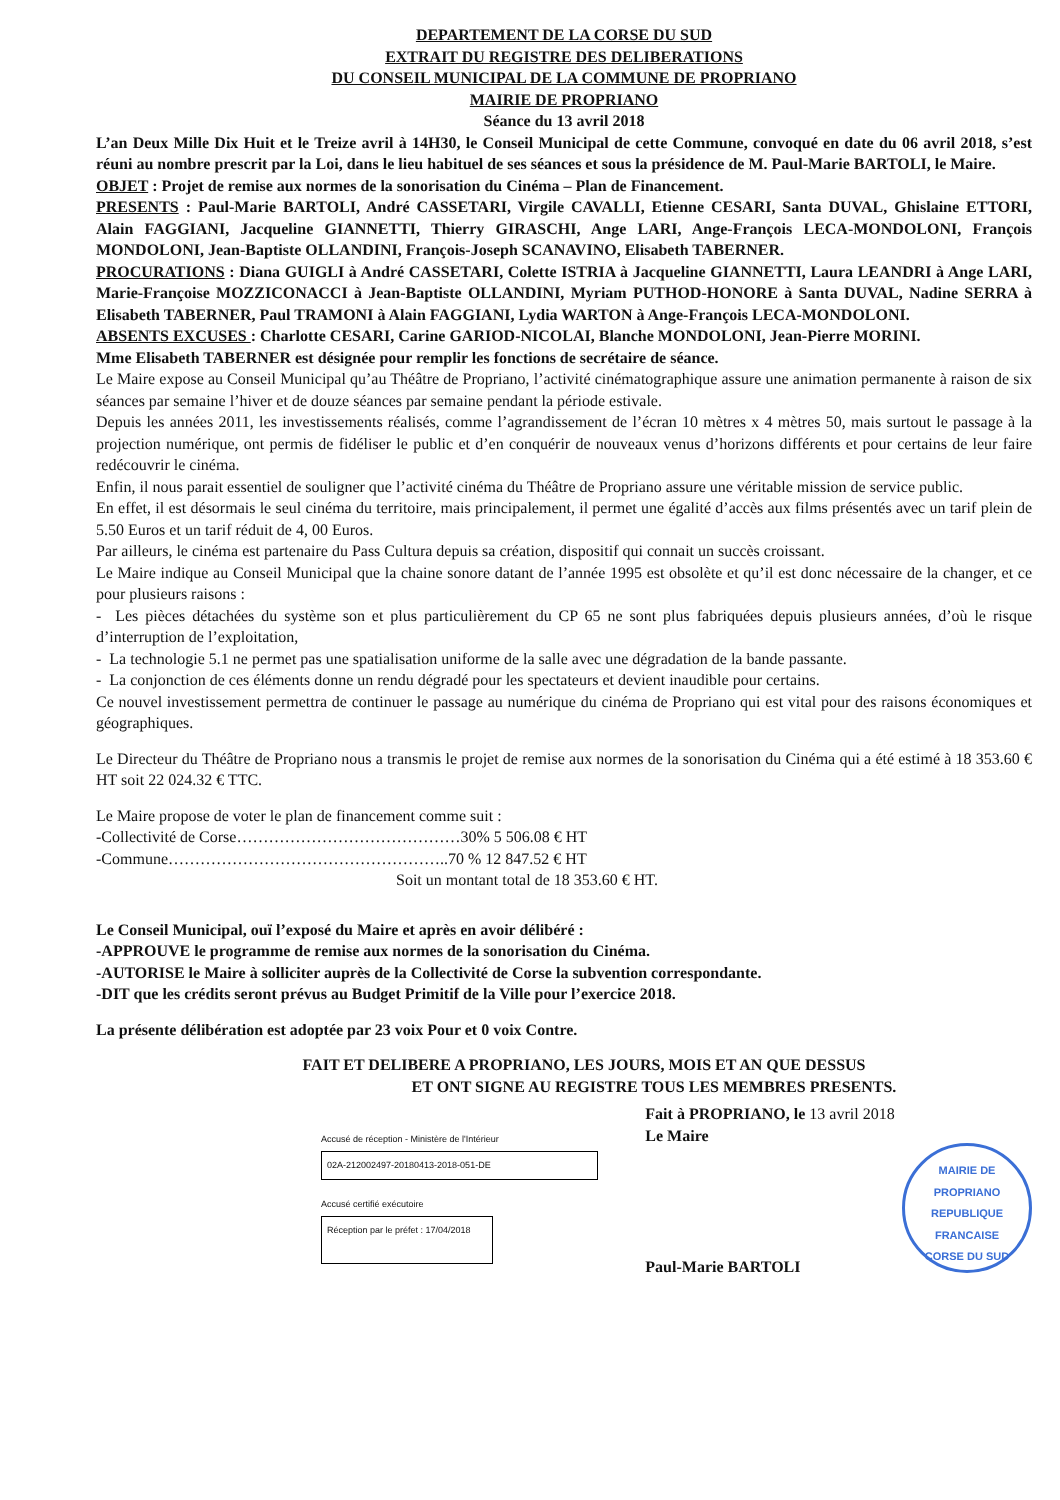DEPARTEMENT DE LA CORSE DU SUD
EXTRAIT DU REGISTRE DES DELIBERATIONS
DU CONSEIL MUNICIPAL DE LA COMMUNE DE PROPRIANO
MAIRIE DE PROPRIANO
Séance du 13 avril 2018
L’an Deux Mille Dix Huit et le Treize avril à 14H30, le Conseil Municipal de cette Commune, convoqué en date du 06 avril 2018, s’est réuni au nombre prescrit par la Loi, dans le lieu habituel de ses séances et sous la présidence de M. Paul-Marie BARTOLI, le Maire.
OBJET : Projet de remise aux normes de la sonorisation du Cinéma – Plan de Financement.
PRESENTS : Paul-Marie BARTOLI, André CASSETARI, Virgile CAVALLI, Etienne CESARI, Santa DUVAL, Ghislaine ETTORI, Alain FAGGIANI, Jacqueline GIANNETTI, Thierry GIRASCHI, Ange LARI, Ange-François LECA-MONDOLONI, François MONDOLONI, Jean-Baptiste OLLANDINI, François-Joseph SCANAVINO, Elisabeth TABERNER.
PROCURATIONS : Diana GUIGLI à André CASSETARI, Colette ISTRIA à Jacqueline GIANNETTI, Laura LEANDRI à Ange LARI, Marie-Françoise MOZZICONACCI à Jean-Baptiste OLLANDINI, Myriam PUTHOD-HONORE à Santa DUVAL, Nadine SERRA à Elisabeth TABERNER, Paul TRAMONI à Alain FAGGIANI, Lydia WARTON à Ange-François LECA-MONDOLONI.
ABSENTS EXCUSES : Charlotte CESARI, Carine GARIOD-NICOLAI, Blanche MONDOLONI, Jean-Pierre MORINI.
Mme Elisabeth TABERNER est désignée pour remplir les fonctions de secrétaire de séance.
Le Maire expose au Conseil Municipal qu’au Théâtre de Propriano, l’activité cinématographique assure une animation permanente à raison de six séances par semaine l’hiver et de douze séances par semaine pendant la période estivale.
Depuis les années 2011, les investissements réalisés, comme l’agrandissement de l’écran 10 mètres x 4 mètres 50, mais surtout le passage à la projection numérique, ont permis de fidéliser le public et d’en conquérir de nouveaux venus d’horizons différents et pour certains de leur faire redécouvrir le cinéma.
Enfin, il nous parait essentiel de souligner que l’activité cinéma du Théâtre de Propriano assure une véritable mission de service public.
En effet, il est désormais le seul cinéma du territoire, mais principalement, il permet une égalité d’accès aux films présentés avec un tarif plein de 5.50 Euros et un tarif réduit de 4, 00 Euros.
Par ailleurs, le cinéma est partenaire du Pass Cultura depuis sa création, dispositif qui connait un succès croissant.
Le Maire indique au Conseil Municipal que la chaine sonore datant de l’année 1995 est obsolète et qu’il est donc nécessaire de la changer, et ce pour plusieurs raisons :
- Les pièces détachées du système son et plus particulièrement du CP 65 ne sont plus fabriquées depuis plusieurs années, d’où le risque d’interruption de l’exploitation,
- La technologie 5.1 ne permet pas une spatialisation uniforme de la salle avec une dégradation de la bande passante.
- La conjonction de ces éléments donne un rendu dégradé pour les spectateurs et devient inaudible pour certains.
Ce nouvel investissement permettra de continuer le passage au numérique du cinéma de Propriano qui est vital pour des raisons économiques et géographiques.
Le Directeur du Théâtre de Propriano nous a transmis le projet de remise aux normes de la sonorisation du Cinéma qui a été estimé à 18 353.60 € HT soit 22 024.32 € TTC.
Le Maire propose de voter le plan de financement comme suit :
-Collectivité de Corse……………………………………30% 5 506.08 € HT
-Commune……………………………………………..70 % 12 847.52 € HT
Soit un montant total de 18 353.60 € HT.
Le Conseil Municipal, ouï l’exposé du Maire et après en avoir délibéré :
-APPROUVE le programme de remise aux normes de la sonorisation du Cinéma.
-AUTORISE le Maire à solliciter auprès de la Collectivité de Corse la subvention correspondante.
-DIT que les crédits seront prévus au Budget Primitif de la Ville pour l’exercice 2018.
La présente délibération est adoptée par 23 voix Pour et 0 voix Contre.
FAIT ET DELIBERE A PROPRIANO, LES JOURS, MOIS ET AN QUE DESSUS
ET ONT SIGNE AU REGISTRE TOUS LES MEMBRES PRESENTS.
Accusé de réception - Ministère de l'Intérieur
02A-212002497-20180413-2018-051-DE
Accusé certifié exécutoire
Réception par le préfet : 17/04/2018
Fait à PROPRIANO, le 13 avril 2018
Le Maire
Paul-Marie BARTOLI
MAIRIE DE PROPRIANO
REPUBLIQUE FRANCAISE
CORSE DU SUD